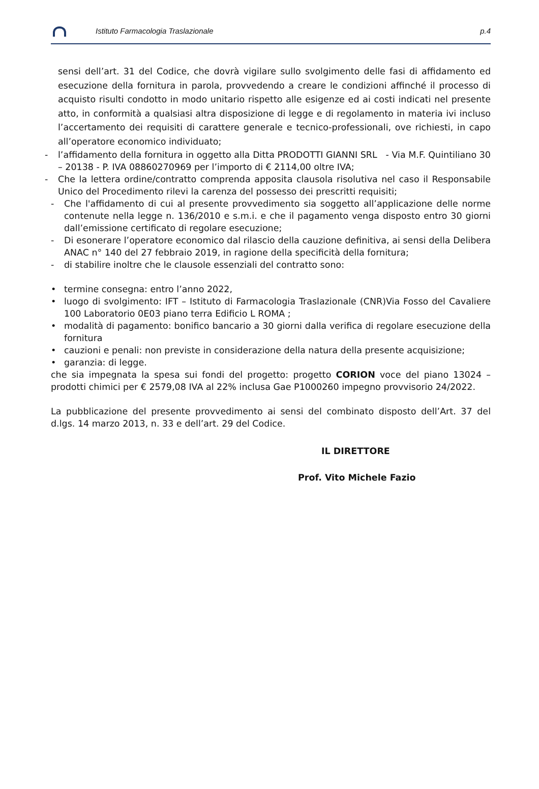Istituto Farmacologia Traslazionale p.4
sensi dell’art. 31 del Codice, che dovrà vigilare sullo svolgimento delle fasi di affidamento ed esecuzione della fornitura in parola, provvedendo a creare le condizioni affinché il processo di acquisto risulti condotto in modo unitario rispetto alle esigenze ed ai costi indicati nel presente atto, in conformità a qualsiasi altra disposizione di legge e di regolamento in materia ivi incluso l’accertamento dei requisiti di carattere generale e tecnico-professionali, ove richiesti, in capo all’operatore economico individuato;
- l’affidamento della fornitura in oggetto alla Ditta PRODOTTI GIANNI SRL - Via M.F. Quintiliano 30 – 20138 - P. IVA 08860270969 per l’importo di € 2114,00 oltre IVA;
- Che la lettera ordine/contratto comprenda apposita clausola risolutiva nel caso il Responsabile Unico del Procedimento rilevi la carenza del possesso dei prescritti requisiti;
- Che l'affidamento di cui al presente provvedimento sia soggetto all’applicazione delle norme contenute nella legge n. 136/2010 e s.m.i. e che il pagamento venga disposto entro 30 giorni dall’emissione certificato di regolare esecuzione;
- Di esonerare l’operatore economico dal rilascio della cauzione definitiva, ai sensi della Delibera ANAC n° 140 del 27 febbraio 2019, in ragione della specificità della fornitura;
- di stabilire inoltre che le clausole essenziali del contratto sono:
• termine consegna: entro l’anno 2022,
• luogo di svolgimento: IFT – Istituto di Farmacologia Traslazionale (CNR)Via Fosso del Cavaliere 100 Laboratorio 0E03 piano terra Edificio L ROMA ;
• modalità di pagamento: bonifico bancario a 30 giorni dalla verifica di regolare esecuzione della fornitura
• cauzioni e penali: non previste in considerazione della natura della presente acquisizione;
• garanzia: di legge.
che sia impegnata la spesa sui fondi del progetto: progetto CORION voce del piano 13024 – prodotti chimici per € 2579,08 IVA al 22% inclusa Gae P1000260 impegno provvisorio 24/2022.
La pubblicazione del presente provvedimento ai sensi del combinato disposto dell’Art. 37 del d.lgs. 14 marzo 2013, n. 33 e dell’art. 29 del Codice.
IL DIRETTORE
Prof. Vito Michele Fazio